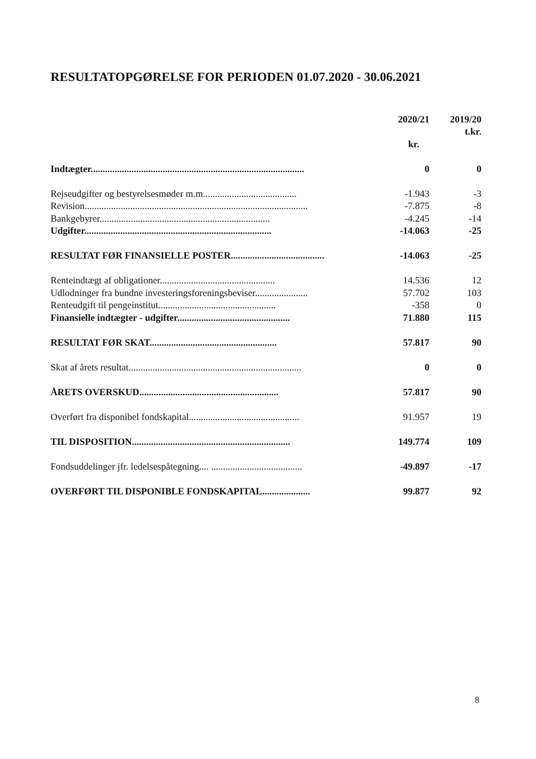RESULTATOPGØRELSE FOR PERIODEN 01.07.2020 - 30.06.2021
| | 2020/21 | 2019/20 |
| | | t.kr. |
| | kr. | |
| Indtægter......................................................................................... | 0 | 0 |
| Rejseudgifter og bestyrelsesmøder m.m....................................... | -1.943 | -3 |
| Revision............................................................................................. | -7.875 | -8 |
| Bankgebyrer....................................................................... | -4.245 | -14 |
| Udgifter.............................................................................. | -14.063 | -25 |
| RESULTAT FØR FINANSIELLE POSTER....................................... | -14.063 | -25 |
| Renteindtægt af obligationer................................................ | 14.536 | 12 |
| Udlodninger fra bundne investeringsforeningsbeviser...................... | 57.702 | 103 |
| Renteudgift til pengeinstitut................................................. | -358 | 0 |
| Finansielle indtægter - udgifter............................................... | 71.880 | 115 |
| RESULTAT FØR SKAT..................................................... | 57.817 | 90 |
| Skat af årets resultat........................................................................ | 0 | 0 |
| ÅRETS OVERSKUD.......................................................... | 57.817 | 90 |
| Overført fra disponibel fondskapital.............................................. | 91.957 | 19 |
| TIL DISPOSITION.................................................................. | 149.774 | 109 |
| Fondsuddelinger jfr. ledelsespåtegning.... ...................................... | -49.897 | -17 |
| OVERFØRT TIL DISPONIBLE FONDSKAPITAL.................... | 99.877 | 92 |
8